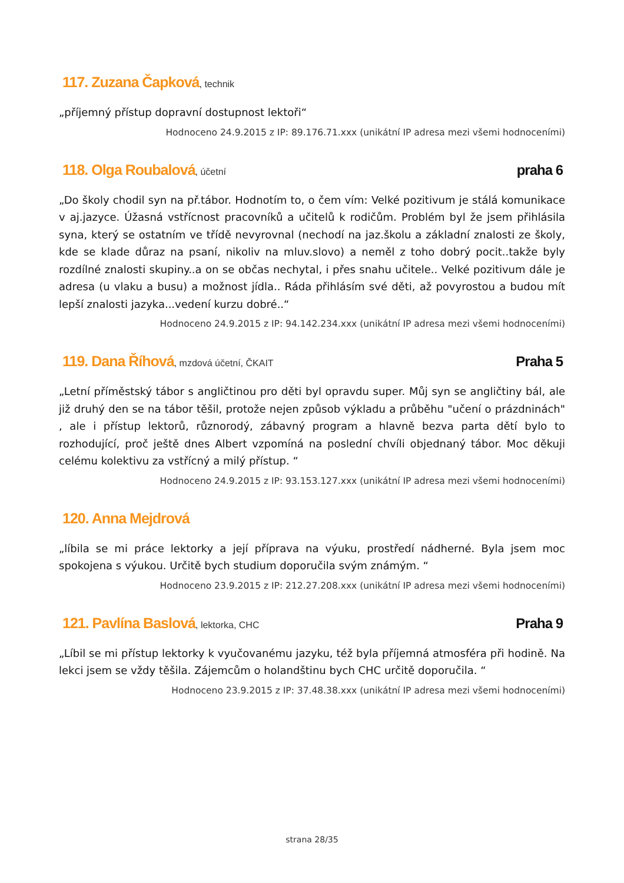117. Zuzana Čapková, technik
„příjemný přístup dopravní dostupnost lektoři“
Hodnoceno 24.9.2015 z IP: 89.176.71.xxx (unikátní IP adresa mezi všemi hodnoceními)
118. Olga Roubalová, účetní praha 6
„Do školy chodil syn na př.tábor. Hodnotím to, o čem vím: Velké pozitivum je stálá komunikace v aj.jazyce. Úžasná vstřícnost pracovníků a učitelů k rodičům. Problém byl že jsem přihlásila syna, který se ostatním ve třídě nevyrovnal (nechodí na jaz.školu a základní znalosti ze školy, kde se klade důraz na psaní, nikoliv na mluv.slovo) a neměl z toho dobrý pocit..takže byly rozdílné znalosti skupiny..a on se občas nechytal, i přes snahu učitele.. Velké pozitivum dále je adresa (u vlaku a busu) a možnost jídla.. Ráda přihlásím své děti, až povyrostou a budou mít lepší znalosti jazyka...vedení kurzu dobré..“
Hodnoceno 24.9.2015 z IP: 94.142.234.xxx (unikátní IP adresa mezi všemi hodnoceními)
119. Dana Říhová, mzdová účetní, ČKAIT Praha 5
„Letní příměstský tábor s angličtinou pro děti byl opravdu super. Můj syn se angličtiny bál, ale již druhý den se na tábor těšil, protože nejen způsob výkladu a průběhu "učení o prázdninách" , ale i přístup lektorů, různorodý, zábavný program a hlavně bezva parta dětí bylo to rozhodující, proč ještě dnes Albert vzpomíná na poslední chvíli objednaný tábor. Moc děkuji celému kolektivu za vstřícný a milý přístup. “
Hodnoceno 24.9.2015 z IP: 93.153.127.xxx (unikátní IP adresa mezi všemi hodnoceními)
120. Anna Mejdrová
„líbila se mi práce lektorky a její příprava na výuku, prostředí nádherné. Byla jsem moc spokojena s výukou. Určitě bych studium doporučila svým známým. “
Hodnoceno 23.9.2015 z IP: 212.27.208.xxx (unikátní IP adresa mezi všemi hodnoceními)
121. Pavlína Baslová, lektorka, CHC Praha 9
„Líbil se mi přístup lektorky k vyučovanému jazyku, též byla příjemná atmosféra při hodině. Na lekci jsem se vždy těšila. Zájemcům o holandštinu bych CHC určitě doporučila. “
Hodnoceno 23.9.2015 z IP: 37.48.38.xxx (unikátní IP adresa mezi všemi hodnoceními)
strana 28/35